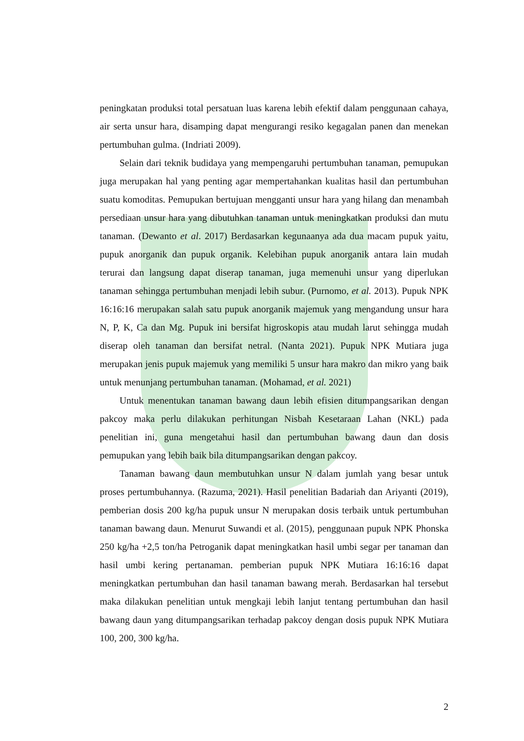peningkatan produksi total persatuan luas karena lebih efektif dalam penggunaan cahaya, air serta unsur hara, disamping dapat mengurangi resiko kegagalan panen dan menekan pertumbuhan gulma. (Indriati 2009).
Selain dari teknik budidaya yang mempengaruhi pertumbuhan tanaman, pemupukan juga merupakan hal yang penting agar mempertahankan kualitas hasil dan pertumbuhan suatu komoditas. Pemupukan bertujuan mengganti unsur hara yang hilang dan menambah persediaan unsur hara yang dibutuhkan tanaman untuk meningkatkan produksi dan mutu tanaman. (Dewanto et al. 2017) Berdasarkan kegunaanya ada dua macam pupuk yaitu, pupuk anorganik dan pupuk organik. Kelebihan pupuk anorganik antara lain mudah terurai dan langsung dapat diserap tanaman, juga memenuhi unsur yang diperlukan tanaman sehingga pertumbuhan menjadi lebih subur. (Purnomo, et al. 2013). Pupuk NPK 16:16:16 merupakan salah satu pupuk anorganik majemuk yang mengandung unsur hara N, P, K, Ca dan Mg. Pupuk ini bersifat higroskopis atau mudah larut sehingga mudah diserap oleh tanaman dan bersifat netral. (Nanta 2021). Pupuk NPK Mutiara juga merupakan jenis pupuk majemuk yang memiliki 5 unsur hara makro dan mikro yang baik untuk menunjang pertumbuhan tanaman. (Mohamad, et al. 2021)
Untuk menentukan tanaman bawang daun lebih efisien ditumpangsarikan dengan pakcoy maka perlu dilakukan perhitungan Nisbah Kesetaraan Lahan (NKL) pada penelitian ini, guna mengetahui hasil dan pertumbuhan bawang daun dan dosis pemupukan yang lebih baik bila ditumpangsarikan dengan pakcoy.
Tanaman bawang daun membutuhkan unsur N dalam jumlah yang besar untuk proses pertumbuhannya. (Razuma, 2021). Hasil penelitian Badariah dan Ariyanti (2019), pemberian dosis 200 kg/ha pupuk unsur N merupakan dosis terbaik untuk pertumbuhan tanaman bawang daun. Menurut Suwandi et al. (2015), penggunaan pupuk NPK Phonska 250 kg/ha +2,5 ton/ha Petroganik dapat meningkatkan hasil umbi segar per tanaman dan hasil umbi kering pertanaman. pemberian pupuk NPK Mutiara 16:16:16 dapat meningkatkan pertumbuhan dan hasil tanaman bawang merah. Berdasarkan hal tersebut maka dilakukan penelitian untuk mengkaji lebih lanjut tentang pertumbuhan dan hasil bawang daun yang ditumpangsarikan terhadap pakcoy dengan dosis pupuk NPK Mutiara 100, 200, 300 kg/ha.
2